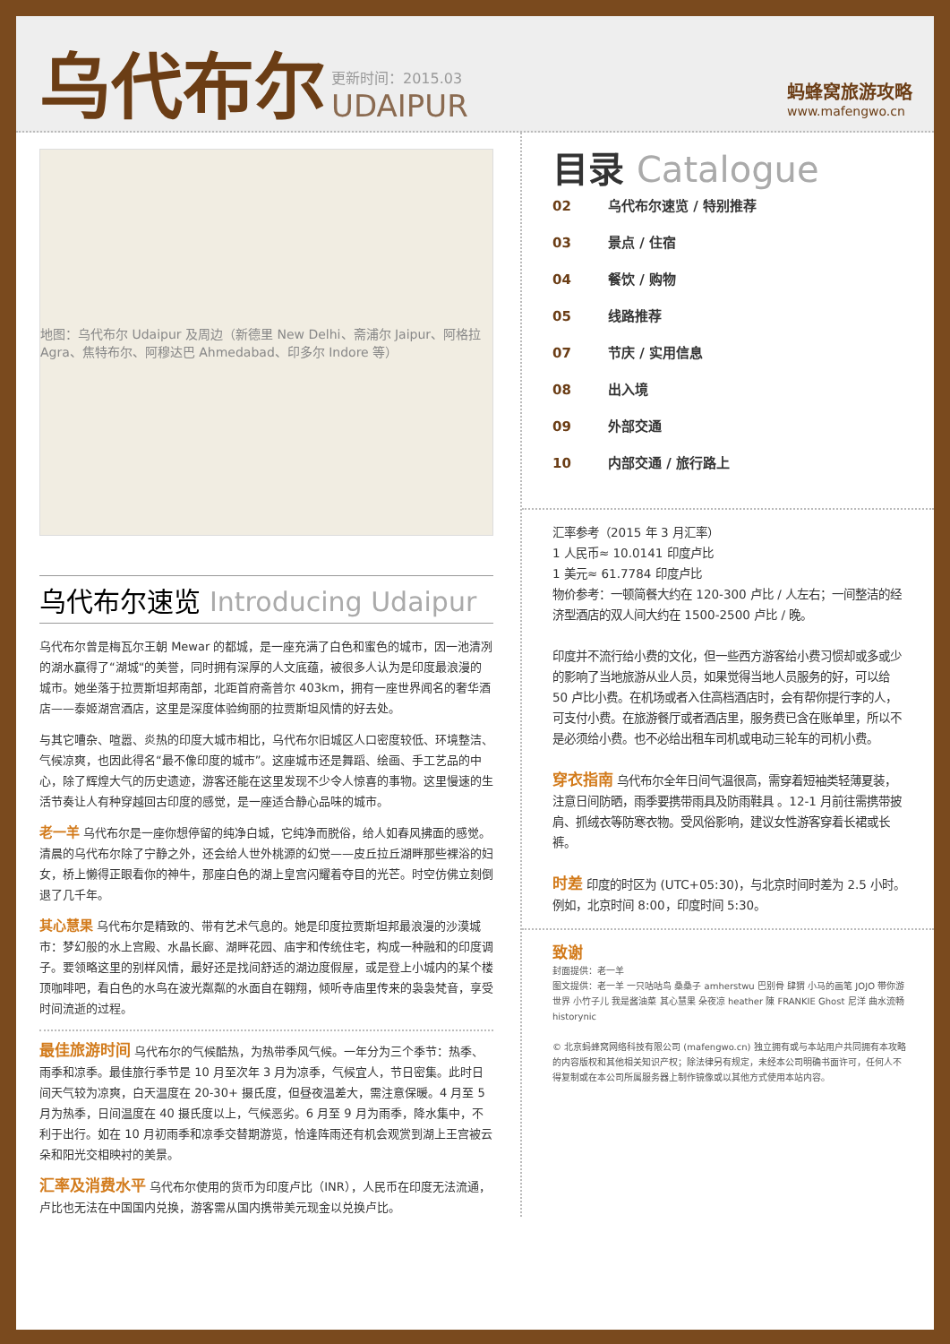乌代布尔
更新时间：2015.03
UDAIPUR
蚂蜂窝旅游攻略
www.mafengwo.cn
地图：乌代布尔 Udaipur 及周边（新德里 New Delhi、斋浦尔 Jaipur、阿格拉 Agra、焦特布尔、阿穆达巴 Ahmedabad、印多尔 Indore 等）
乌代布尔速览 Introducing Udaipur
乌代布尔曾是梅瓦尔王朝 Mewar 的都城，是一座充满了白色和蜜色的城市，因一池清冽的湖水赢得了“湖城“的美誉，同时拥有深厚的人文底蕴，被很多人认为是印度最浪漫的城市。她坐落于拉贾斯坦邦南部，北距首府斋普尔 403km，拥有一座世界闻名的奢华酒店——泰姬湖宫酒店，这里是深度体验绚丽的拉贾斯坦风情的好去处。
与其它嘈杂、喧嚣、炎热的印度大城市相比，乌代布尔旧城区人口密度较低、环境整洁、气候凉爽，也因此得名“最不像印度的城市”。这座城市还是舞蹈、绘画、手工艺品的中心，除了辉煌大气的历史遗迹，游客还能在这里发现不少令人惊喜的事物。这里慢速的生活节奏让人有种穿越回古印度的感觉，是一座适合静心品味的城市。
老一羊 乌代布尔是一座你想停留的纯净白城，它纯净而脱俗，给人如春风拂面的感觉。清晨的乌代布尔除了宁静之外，还会给人世外桃源的幻觉——皮丘拉丘湖畔那些裸浴的妇女，桥上懒得正眼看你的神牛，那座白色的湖上皇宫闪耀着夺目的光芒。时空仿佛立刻倒退了几千年。
其心慧果 乌代布尔是精致的、带有艺术气息的。她是印度拉贾斯坦邦最浪漫的沙漠城市：梦幻般的水上宫殿、水晶长廊、湖畔花园、庙宇和传统住宅，构成一种融和的印度调子。要领略这里的别样风情，最好还是找间舒适的湖边度假屋，或是登上小城内的某个楼顶咖啡吧，看白色的水鸟在波光粼粼的水面自在翱翔，倾听寺庙里传来的袅袅梵音，享受时间流逝的过程。
最佳旅游时间 乌代布尔的气候酷热，为热带季风气候。一年分为三个季节：热季、雨季和凉季。最佳旅行季节是 10 月至次年 3 月为凉季，气候宜人，节日密集。此时日间天气较为凉爽，白天温度在 20-30+ 摄氏度，但昼夜温差大，需注意保暖。4 月至 5 月为热季，日间温度在 40 摄氏度以上，气候恶劣。6 月至 9 月为雨季，降水集中，不利于出行。如在 10 月初雨季和凉季交替期游览，恰逢阵雨还有机会观赏到湖上王宫被云朵和阳光交相映衬的美景。
汇率及消费水平 乌代布尔使用的货币为印度卢比（INR），人民币在印度无法流通，卢比也无法在中国国内兑换，游客需从国内携带美元现金以兑换卢比。
目录 Catalogue
02 乌代布尔速览 / 特别推荐
03 景点 / 住宿
04 餐饮 / 购物
05 线路推荐
07 节庆 / 实用信息
08 出入境
09 外部交通
10 内部交通 / 旅行路上
汇率参考（2015 年 3 月汇率）
1 人民币≈ 10.0141 印度卢比
1 美元≈ 61.7784 印度卢比
物价参考：一顿简餐大约在 120-300 卢比 / 人左右；一间整洁的经济型酒店的双人间大约在 1500-2500 卢比 / 晚。
印度并不流行给小费的文化，但一些西方游客给小费习惯却或多或少的影响了当地旅游从业人员，如果觉得当地人员服务的好，可以给 50 卢比小费。在机场或者入住高档酒店时，会有帮你提行李的人，可支付小费。在旅游餐厅或者酒店里，服务费已含在账单里，所以不是必须给小费。也不必给出租车司机或电动三轮车的司机小费。
穿衣指南 乌代布尔全年日间气温很高，需穿着短袖类轻薄夏装，注意日间防晒，雨季要携带雨具及防雨鞋具 。12-1 月前往需携带披肩、抓绒衣等防寒衣物。受风俗影响，建议女性游客穿着长裙或长裤。
时差 印度的时区为 (UTC+05:30)，与北京时间时差为 2.5 小时。例如，北京时间 8:00，印度时间 5:30。
致谢
封面提供：老一羊
图文提供：老一羊 一只咕咕鸟 桑桑子 amherstwu 巴别骨 肆猬 小马的画笔 JOJO 带你游世界 小竹子儿 我是酱油菜 其心慧果 朵夜凉 heather 陳 FRANKIE Ghost 尼洋 曲水流畅 historynic
© 北京蚂蜂窝网络科技有限公司 (mafengwo.cn) 独立拥有或与本站用户共同拥有本攻略的内容版权和其他相关知识产权；除法律另有规定，未经本公司明确书面许可，任何人不得复制或在本公司所属服务器上制作镜像或以其他方式使用本站内容。